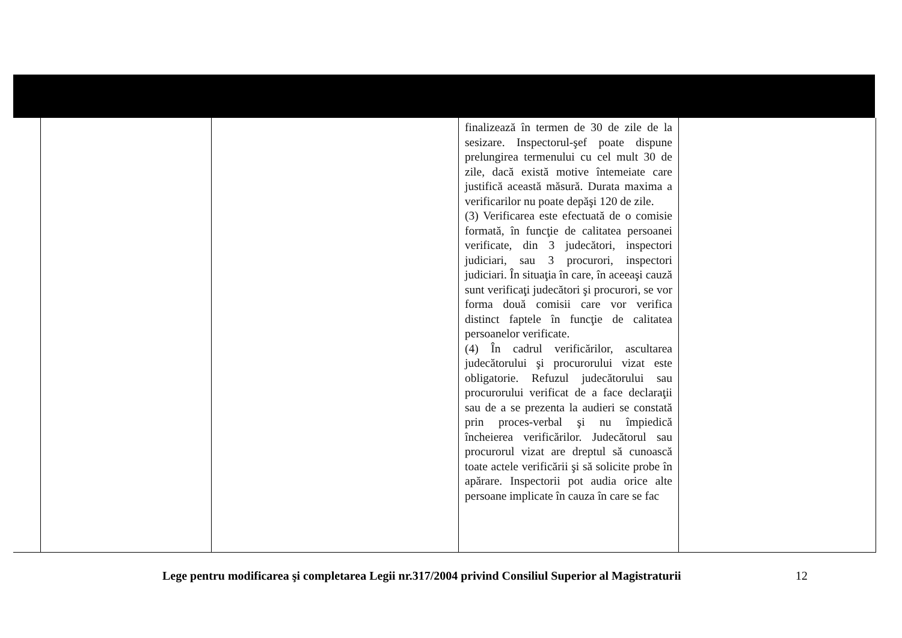| | | | finalizează în termen de 30 de zile de la sesizare. Inspectorul-şef poate dispune prelungirea termenului cu cel mult 30 de zile, dacă există motive întemeiate care justifică această măsură. Durata maxima a verificarilor nu poate depăşi 120 de zile. (3) Verificarea este efectuată de o comisie formată, în funcţie de calitatea persoanei verificate, din 3 judecători, inspectori judiciari, sau 3 procurori, inspectori judiciari. În situaţia în care, în aceeaşi cauză sunt verificaţi judecători şi procurori, se vor forma două comisii care vor verifica distinct faptele în funcţie de calitatea persoanelor verificate. (4) În cadrul verificărilor, ascultarea judecătorului şi procurorului vizat este obligatorie. Refuzul judecătorului sau procurorului verificat de a face declaraţii sau de a se prezenta la audieri se constată prin proces-verbal şi nu împiedică încheierea verificărilor. Judecătorul sau procurorul vizat are dreptul să cunoască toate actele verificării şi să solicite probe în apărare. Inspectorii pot audia orice alte persoane implicate în cauza în care se fac | |
Lege pentru modificarea şi completarea Legii nr.317/2004 privind Consiliul Superior al Magistraturii
12